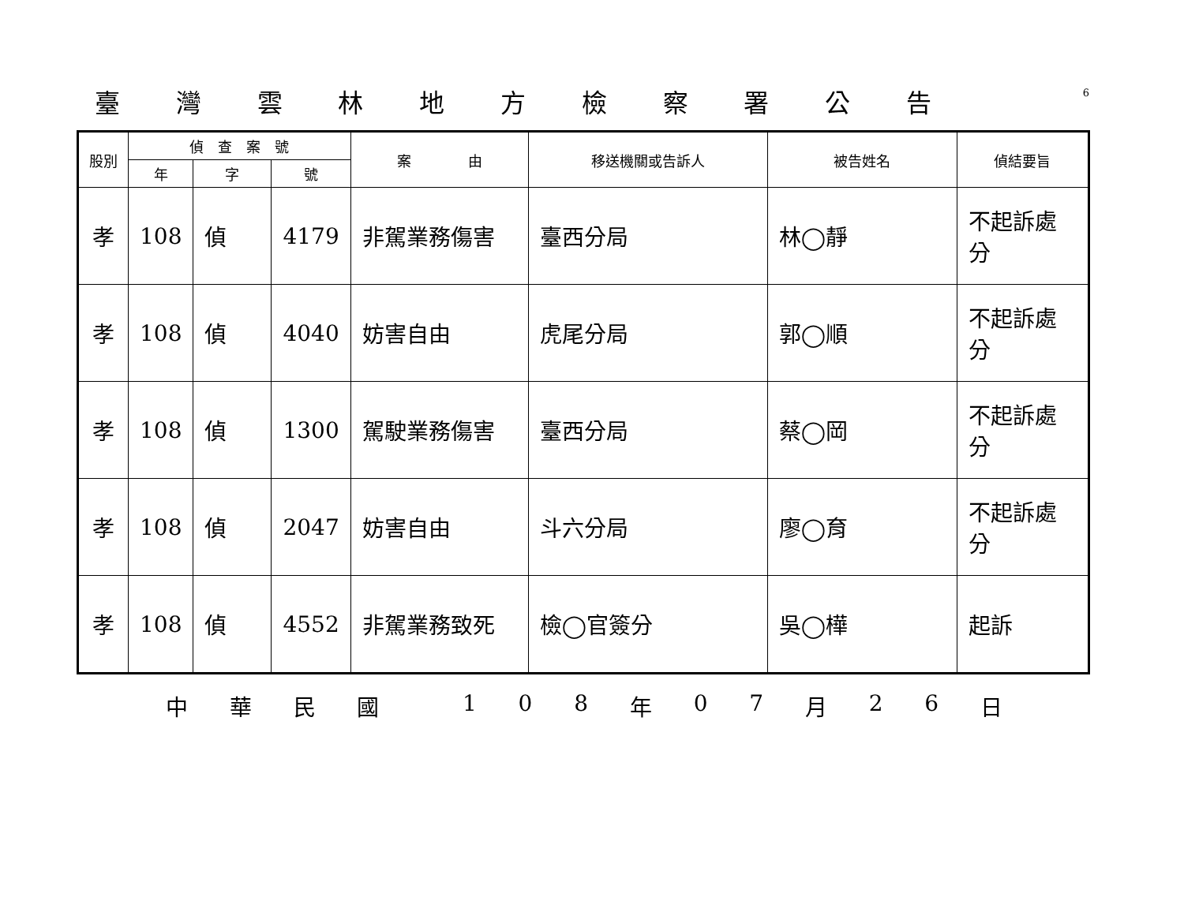臺灣雲林地方檢察署公告
6
| 股別 | 偵 查 案 號 | | | 案 由 | 移送機關或告訴人 | 被告姓名 | 偵結要旨 |
| --- | --- | --- | --- | --- | --- | --- | --- |
| | 年 | 字 | 號 | | | | |
| 孝 | 108 | 偵 | 4179 | 非駕業務傷害 | 臺西分局 | 林◯靜 | 不起訴處分 |
| 孝 | 108 | 偵 | 4040 | 妨害自由 | 虎尾分局 | 郭◯順 | 不起訴處分 |
| 孝 | 108 | 偵 | 1300 | 駕駛業務傷害 | 臺西分局 | 蔡◯岡 | 不起訴處分 |
| 孝 | 108 | 偵 | 2047 | 妨害自由 | 斗六分局 | 廖◯育 | 不起訴處分 |
| 孝 | 108 | 偵 | 4552 | 非駕業務致死 | 檢◯官簽分 | 吳◯樺 | 起訴 |
中華民國 108 年 07 月 26 日